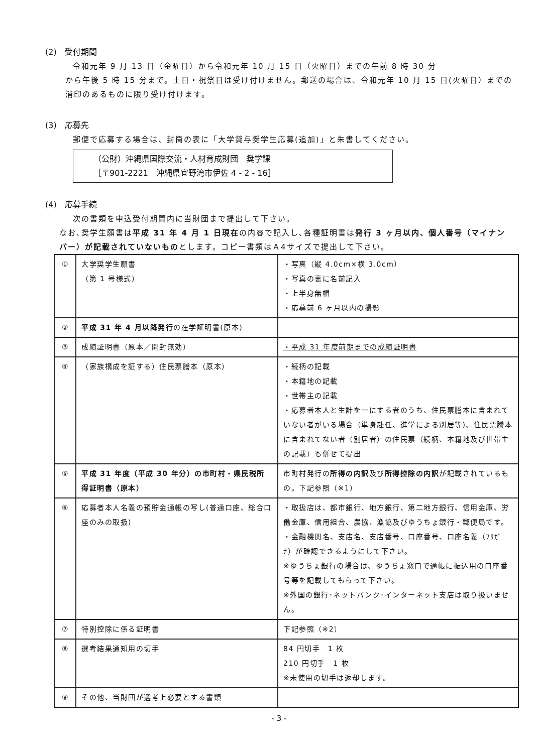(2)　受付期間
令和元年 9 月 13 日（金曜日）から令和元年 10 月 15 日（火曜日）までの午前 8 時 30 分
から午後 5 時 15 分まで。土日・祝祭日は受け付けません。郵送の場合は、令和元年 10 月 15 日(火曜日）までの消印のあるものに限り受け付けます。
(3)　応募先
郵便で応募する場合は、封筒の表に「大学貸与奨学生応募(追加)」と朱書してください。
（公財）沖縄県国際交流・人材育成財団　奨学課
［〒901-2221　沖縄県宜野湾市伊佐 4 - 2 - 16］
(4)　応募手続
次の書類を申込受付期間内に当財団まで提出して下さい。
なお､奨学生願書は平成 31 年 4 月 1 日現在の内容で記入し､各種証明書は発行 3 ヶ月以内、個人番号（マイナンバー）が記載されていないものとします。コピー書類はＡ4サイズで提出して下さい。
| ① | 大学奨学生願書 （第 1 号様式） | ・写真（縦 4.0cm×横 3.0cm） ・写真の裏に名前記入 ・上半身無帽 ・応募前 6 ヶ月以内の撮影 |
| ② | 平成 31 年 4 月以降発行 の在学証明書(原本) | |
| ③ | 成績証明書（原本／開封無効） | ・平成 31 年度前期までの成績証明書 |
| ④ | （家族構成を証する）住民票謄本（原本） | ・続柄の記載 ・本籍地の記載 ・世帯主の記載 ・応募者本人と生計を一にする者のうち、住民票謄本に含まれていない者がいる場合（単身赴任、進学による別居等)、住民票謄本に含まれてない者（別居者）の住民票（続柄、本籍地及び世帯主の記載）も併せて提出 |
| ⑤ | 平成 31 年度（平成 30 年分）の市町村・県民税所得証明書（原本） | 市町村発行の 所得の内訳 及び 所得控除の内訳 が記載されているもの。下記参照（※1） |
| ⑥ | 応募者本人名義の預貯金通帳の写し(普通口座、総合口座のみの取扱) | ・取扱店は、都市銀行、地方銀行、第二地方銀行、信用金庫、労働金庫、信用組合、農協、漁協及びゆうちょ銀行・郵便局です。 ・金融機関名、支店名、支店番号、口座番号、口座名義（ﾌﾘｶﾞﾅ）が確認できるようにして下さい。 ※ゆうちょ銀行の場合は、ゆうちょ窓口で通帳に振込用の口座番号等を記載してもらって下さい。 ※外国の銀行･ネットバンク･インターネット支店は取り扱いません。 |
| ⑦ | 特別控除に係る証明書 | 下記参照（※2） |
| ⑧ | 選考結果通知用の切手 | 84 円切手 1 枚 210 円切手 1 枚 ※未使用の切手は返却します。 |
| ⑨ | その他、当財団が選考上必要とする書類 | |
- 3 -